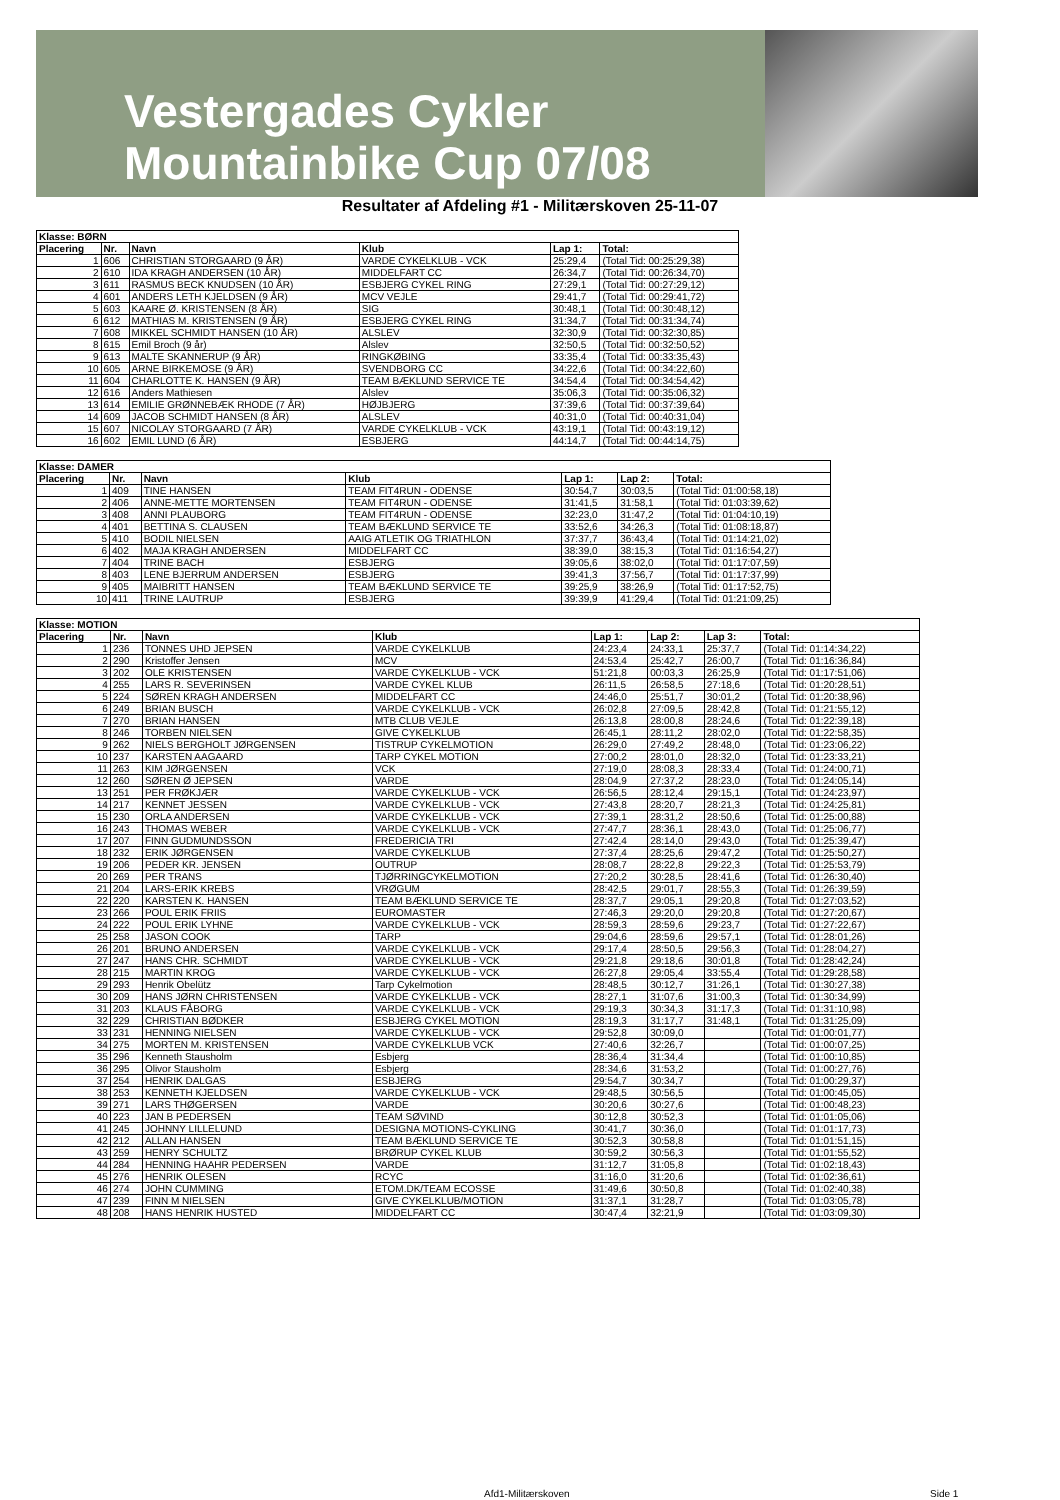Vestergades Cykler
Mountainbike Cup 07/08
Resultater af Afdeling #1 - Militærskoven 25-11-07
| Klasse: BØRN | | | | | |
| --- | --- | --- | --- | --- | --- |
| Placering | Nr. | Navn | Klub | Lap 1: | Total: |
| 1 | 606 | CHRISTIAN STORGAARD (9 ÅR) | VARDE CYKELKLUB - VCK | 25:29,4 | (Total Tid: 00:25:29,38) |
| 2 | 610 | IDA KRAGH ANDERSEN (10 ÅR) | MIDDELFART CC | 26:34,7 | (Total Tid: 00:26:34,70) |
| 3 | 611 | RASMUS BECK KNUDSEN (10 ÅR) | ESBJERG CYKEL RING | 27:29,1 | (Total Tid: 00:27:29,12) |
| 4 | 601 | ANDERS LETH KJELDSEN (9 ÅR) | MCV VEJLE | 29:41,7 | (Total Tid: 00:29:41,72) |
| 5 | 603 | KAARE Ø. KRISTENSEN (8 ÅR) | SIG | 30:48,1 | (Total Tid: 00:30:48,12) |
| 6 | 612 | MATHIAS M. KRISTENSEN (9 ÅR) | ESBJERG CYKEL RING | 31:34,7 | (Total Tid: 00:31:34,74) |
| 7 | 608 | MIKKEL SCHMIDT HANSEN (10 ÅR) | ALSLEV | 32:30,9 | (Total Tid: 00:32:30,85) |
| 8 | 615 | Emil Broch (9 år) | Alslev | 32:50,5 | (Total Tid: 00:32:50,52) |
| 9 | 613 | MALTE SKANNERUP (9 ÅR) | RINGKØBING | 33:35,4 | (Total Tid: 00:33:35,43) |
| 10 | 605 | ARNE BIRKEMOSE (9 ÅR) | SVENDBORG CC | 34:22,6 | (Total Tid: 00:34:22,60) |
| 11 | 604 | CHARLOTTE K. HANSEN (9 ÅR) | TEAM BÆKLUND SERVICE TE | 34:54,4 | (Total Tid: 00:34:54,42) |
| 12 | 616 | Anders Mathiesen | Alslev | 35:06,3 | (Total Tid: 00:35:06,32) |
| 13 | 614 | EMILIE GRØNNEBÆK RHODE (7 ÅR) | HØJBJERG | 37:39,6 | (Total Tid: 00:37:39,64) |
| 14 | 609 | JACOB SCHMIDT HANSEN (8 ÅR) | ALSLEV | 40:31,0 | (Total Tid: 00:40:31,04) |
| 15 | 607 | NICOLAY STORGAARD (7 ÅR) | VARDE CYKELKLUB - VCK | 43:19,1 | (Total Tid: 00:43:19,12) |
| 16 | 602 | EMIL LUND (6 ÅR) | ESBJERG | 44:14,7 | (Total Tid: 00:44:14,75) |
| Klasse: DAMER | | | | | | |
| --- | --- | --- | --- | --- | --- | --- |
| Placering | Nr. | Navn | Klub | Lap 1: | Lap 2: | Total: |
| 1 | 409 | TINE HANSEN | TEAM FIT4RUN - ODENSE | 30:54,7 | 30:03,5 | (Total Tid: 01:00:58,18) |
| 2 | 406 | ANNE-METTE MORTENSEN | TEAM FIT4RUN - ODENSE | 31:41,5 | 31:58,1 | (Total Tid: 01:03:39,62) |
| 3 | 408 | ANNI PLAUBORG | TEAM FIT4RUN - ODENSE | 32:23,0 | 31:47,2 | (Total Tid: 01:04:10,19) |
| 4 | 401 | BETTINA S. CLAUSEN | TEAM BÆKLUND SERVICE TE | 33:52,6 | 34:26,3 | (Total Tid: 01:08:18,87) |
| 5 | 410 | BODIL NIELSEN | AAIG ATLETIK OG TRIATHLON | 37:37,7 | 36:43,4 | (Total Tid: 01:14:21,02) |
| 6 | 402 | MAJA KRAGH ANDERSEN | MIDDELFART CC | 38:39,0 | 38:15,3 | (Total Tid: 01:16:54,27) |
| 7 | 404 | TRINE BACH | ESBJERG | 39:05,6 | 38:02,0 | (Total Tid: 01:17:07,59) |
| 8 | 403 | LENE BJERRUM ANDERSEN | ESBJERG | 39:41,3 | 37:56,7 | (Total Tid: 01:17:37,99) |
| 9 | 405 | MAIBRITT HANSEN | TEAM BÆKLUND SERVICE TE | 39:25,9 | 38:26,9 | (Total Tid: 01:17:52,75) |
| 10 | 411 | TRINE LAUTRUP | ESBJERG | 39:39,9 | 41:29,4 | (Total Tid: 01:21:09,25) |
| Klasse: MOTION | | | | | | | |
| --- | --- | --- | --- | --- | --- | --- | --- |
| Placering | Nr. | Navn | Klub | Lap 1: | Lap 2: | Lap 3: | Total: |
| 1 | 236 | TONNES UHD JEPSEN | VARDE CYKELKLUB | 24:23,4 | 24:33,1 | 25:37,7 | (Total Tid: 01:14:34,22) |
| 2 | 290 | Kristoffer Jensen | MCV | 24:53,4 | 25:42,7 | 26:00,7 | (Total Tid: 01:16:36,84) |
| 3 | 202 | OLE KRISTENSEN | VARDE CYKELKLUB - VCK | 51:21,8 | 00:03,3 | 26:25,9 | (Total Tid: 01:17:51,06) |
| 4 | 255 | LARS R. SEVERINSEN | VARDE CYKEL KLUB | 26:11,5 | 26:58,5 | 27:18,6 | (Total Tid: 01:20:28,51) |
| 5 | 224 | SØREN KRAGH ANDERSEN | MIDDELFART CC | 24:46,0 | 25:51,7 | 30:01,2 | (Total Tid: 01:20:38,96) |
| 6 | 249 | BRIAN BUSCH | VARDE CYKELKLUB - VCK | 26:02,8 | 27:09,5 | 28:42,8 | (Total Tid: 01:21:55,12) |
| 7 | 270 | BRIAN HANSEN | MTB CLUB VEJLE | 26:13,8 | 28:00,8 | 28:24,6 | (Total Tid: 01:22:39,18) |
| 8 | 246 | TORBEN NIELSEN | GIVE CYKELKLUB | 26:45,1 | 28:11,2 | 28:02,0 | (Total Tid: 01:22:58,35) |
| 9 | 262 | NIELS BERGHOLT JØRGENSEN | TISTRUP CYKELMOTION | 26:29,0 | 27:49,2 | 28:48,0 | (Total Tid: 01:23:06,22) |
| 10 | 237 | KARSTEN AAGAARD | TARP CYKEL MOTION | 27:00,2 | 28:01,0 | 28:32,0 | (Total Tid: 01:23:33,21) |
| 11 | 263 | KIM JØRGENSEN | VCK | 27:19,0 | 28:08,3 | 28:33,4 | (Total Tid: 01:24:00,71) |
| 12 | 260 | SØREN Ø JEPSEN | VARDE | 28:04,9 | 27:37,2 | 28:23,0 | (Total Tid: 01:24:05,14) |
| 13 | 251 | PER FRØKJÆR | VARDE CYKELKLUB - VCK | 26:56,5 | 28:12,4 | 29:15,1 | (Total Tid: 01:24:23,97) |
| 14 | 217 | KENNET JESSEN | VARDE CYKELKLUB - VCK | 27:43,8 | 28:20,7 | 28:21,3 | (Total Tid: 01:24:25,81) |
| 15 | 230 | ORLA ANDERSEN | VARDE CYKELKLUB - VCK | 27:39,1 | 28:31,2 | 28:50,6 | (Total Tid: 01:25:00,88) |
| 16 | 243 | THOMAS WEBER | VARDE CYKELKLUB - VCK | 27:47,7 | 28:36,1 | 28:43,0 | (Total Tid: 01:25:06,77) |
| 17 | 207 | FINN GUDMUNDSSON | FREDERICIA TRI | 27:42,4 | 28:14,0 | 29:43,0 | (Total Tid: 01:25:39,47) |
| 18 | 232 | ERIK JØRGENSEN | VARDE CYKELKLUB | 27:37,4 | 28:25,6 | 29:47,2 | (Total Tid: 01:25:50,27) |
| 19 | 206 | PEDER KR. JENSEN | OUTRUP | 28:08,7 | 28:22,8 | 29:22,3 | (Total Tid: 01:25:53,79) |
| 20 | 269 | PER TRANS | TJØRRINGCYKELMOTION | 27:20,2 | 30:28,5 | 28:41,6 | (Total Tid: 01:26:30,40) |
| 21 | 204 | LARS-ERIK KREBS | VRØGUM | 28:42,5 | 29:01,7 | 28:55,3 | (Total Tid: 01:26:39,59) |
| 22 | 220 | KARSTEN K. HANSEN | TEAM BÆKLUND SERVICE TE | 28:37,7 | 29:05,1 | 29:20,8 | (Total Tid: 01:27:03,52) |
| 23 | 266 | POUL ERIK FRIIS | EUROMASTER | 27:46,3 | 29:20,0 | 29:20,8 | (Total Tid: 01:27:20,67) |
| 24 | 222 | POUL ERIK LYHNE | VARDE CYKELKLUB - VCK | 28:59,3 | 28:59,6 | 29:23,7 | (Total Tid: 01:27:22,67) |
| 25 | 258 | JASON COOK | TARP | 29:04,6 | 28:59,6 | 29:57,1 | (Total Tid: 01:28:01,26) |
| 26 | 201 | BRUNO ANDERSEN | VARDE CYKELKLUB - VCK | 29:17,4 | 28:50,5 | 29:56,3 | (Total Tid: 01:28:04,27) |
| 27 | 247 | HANS CHR. SCHMIDT | VARDE CYKELKLUB - VCK | 29:21,8 | 29:18,6 | 30:01,8 | (Total Tid: 01:28:42,24) |
| 28 | 215 | MARTIN KROG | VARDE CYKELKLUB - VCK | 26:27,8 | 29:05,4 | 33:55,4 | (Total Tid: 01:29:28,58) |
| 29 | 293 | Henrik Obelütz | Tarp Cykelmotion | 28:48,5 | 30:12,7 | 31:26,1 | (Total Tid: 01:30:27,38) |
| 30 | 209 | HANS JØRN CHRISTENSEN | VARDE CYKELKLUB - VCK | 28:27,1 | 31:07,6 | 31:00,3 | (Total Tid: 01:30:34,99) |
| 31 | 203 | KLAUS FÅBORG | VARDE CYKELKLUB - VCK | 29:19,3 | 30:34,3 | 31:17,3 | (Total Tid: 01:31:10,98) |
| 32 | 229 | CHRISTIAN BØDKER | ESBJERG CYKEL MOTION | 28:19,3 | 31:17,7 | 31:48,1 | (Total Tid: 01:31:25,09) |
| 33 | 231 | HENNING NIELSEN | VARDE CYKELKLUB - VCK | 29:52,8 | 30:09,0 | | (Total Tid: 01:00:01,77) |
| 34 | 275 | MORTEN M. KRISTENSEN | VARDE CYKELKLUB VCK | 27:40,6 | 32:26,7 | | (Total Tid: 01:00:07,25) |
| 35 | 296 | Kenneth Stausholm | Esbjerg | 28:36,4 | 31:34,4 | | (Total Tid: 01:00:10,85) |
| 36 | 295 | Olivor Stausholm | Esbjerg | 28:34,6 | 31:53,2 | | (Total Tid: 01:00:27,76) |
| 37 | 254 | HENRIK DALGAS | ESBJERG | 29:54,7 | 30:34,7 | | (Total Tid: 01:00:29,37) |
| 38 | 253 | KENNETH KJELDSEN | VARDE CYKELKLUB - VCK | 29:48,5 | 30:56,5 | | (Total Tid: 01:00:45,05) |
| 39 | 271 | LARS THØGERSEN | VARDE | 30:20,6 | 30:27,6 | | (Total Tid: 01:00:48,23) |
| 40 | 223 | JAN B PEDERSEN | TEAM SØVIND | 30:12,8 | 30:52,3 | | (Total Tid: 01:01:05,06) |
| 41 | 245 | JOHNNY LILLELUND | DESIGNA MOTIONS-CYKLING | 30:41,7 | 30:36,0 | | (Total Tid: 01:01:17,73) |
| 42 | 212 | ALLAN HANSEN | TEAM BÆKLUND SERVICE TE | 30:52,3 | 30:58,8 | | (Total Tid: 01:01:51,15) |
| 43 | 259 | HENRY SCHULTZ | BRØRUP CYKEL KLUB | 30:59,2 | 30:56,3 | | (Total Tid: 01:01:55,52) |
| 44 | 284 | HENNING HAAHR PEDERSEN | VARDE | 31:12,7 | 31:05,8 | | (Total Tid: 01:02:18,43) |
| 45 | 276 | HENRIK OLESEN | RCYC | 31:16,0 | 31:20,6 | | (Total Tid: 01:02:36,61) |
| 46 | 274 | JOHN CUMMING | ETOM.DK/TEAM ECOSSE | 31:49,6 | 30:50,8 | | (Total Tid: 01:02:40,38) |
| 47 | 239 | FINN M NIELSEN | GIVE CYKELKLUB/MOTION | 31:37,1 | 31:28,7 | | (Total Tid: 01:03:05,78) |
| 48 | 208 | HANS HENRIK HUSTED | MIDDELFART CC | 30:47,4 | 32:21,9 | | (Total Tid: 01:03:09,30) |
Afd1-Militærskoven Side 1